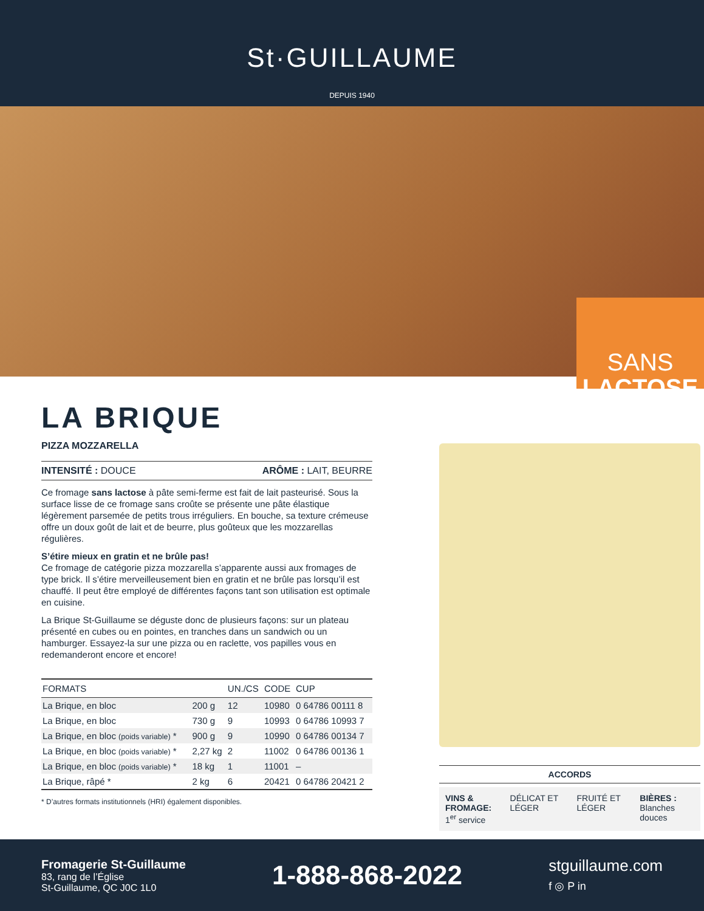St·GUILLAUME
DEPUIS 1940
SANS
LACTOSE
LA BRIQUE
PIZZA MOZZARELLA
INTENSITÉ : DOUCE ARÔME : LAIT, BEURRE
Ce fromage sans lactose à pâte semi-ferme est fait de lait pasteurisé. Sous la surface lisse de ce fromage sans croûte se présente une pâte élastique légèrement parsemée de petits trous irréguliers. En bouche, sa texture crémeuse offre un doux goût de lait et de beurre, plus goûteux que les mozzarellas régulières.
S’étire mieux en gratin et ne brûle pas!
Ce fromage de catégorie pizza mozzarella s’apparente aussi aux fromages de type brick. Il s’étire merveilleusement bien en gratin et ne brûle pas lorsqu’il est chauffé. Il peut être employé de différentes façons tant son utilisation est optimale en cuisine.
La Brique St-Guillaume se déguste donc de plusieurs façons: sur un plateau présenté en cubes ou en pointes, en tranches dans un sandwich ou un hamburger. Essayez-la sur une pizza ou en raclette, vos papilles vous en redemanderont encore et encore!
| FORMATS | | UN./CS | CODE | CUP |
| --- | --- | --- | --- | --- |
| La Brique, en bloc | 200 g | 12 | 10980 | 0 64786 00111 8 |
| La Brique, en bloc | 730 g | 9 | 10993 | 0 64786 10993 7 |
| La Brique, en bloc (poids variable) * | 900 g | 9 | 10990 | 0 64786 00134 7 |
| La Brique, en bloc (poids variable) * | 2,27 kg | 2 | 11002 | 0 64786 00136 1 |
| La Brique, en bloc (poids variable) * | 18 kg | 1 | 11001 | – |
| La Brique, râpé * | 2 kg | 6 | 20421 | 0 64786 20421 2 |
* D’autres formats institutionnels (HRI) également disponibles.
ACCORDS
VINS & FROMAGE:
1<sup>er</sup> service DÉLICAT ET LÉGER FRUITÉ ET LÉGER BIÈRES :
Blanches douces
Fromagerie St-Guillaume
83, rang de l’Église
St-Guillaume, QC J0C 1L0
1-888-868-2022
stguillaume.com
f ◎ P in